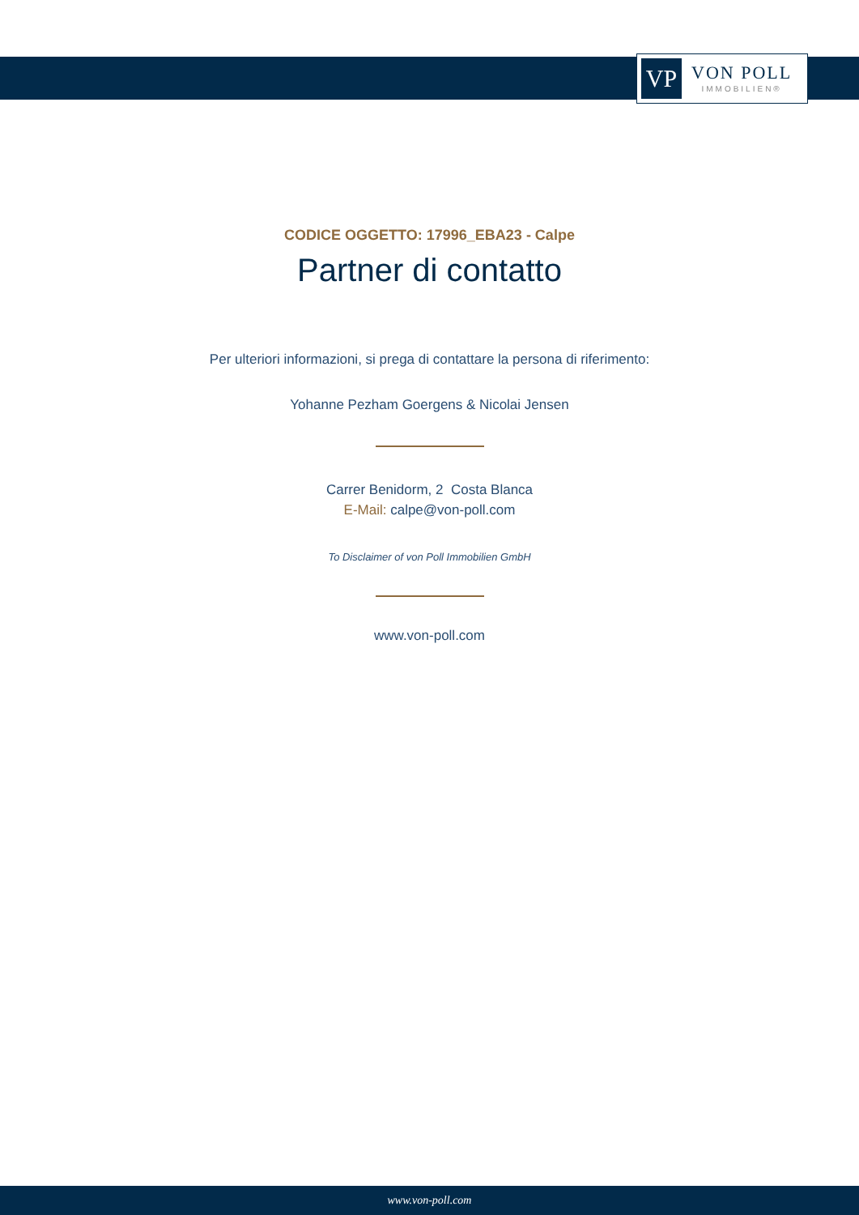VP
VON POLL
IMMOBILIEN®
CODICE OGGETTO: 17996_EBA23 - Calpe
Partner di contatto
Per ulteriori informazioni, si prega di contattare la persona di riferimento:
Yohanne Pezham Goergens & Nicolai Jensen
Carrer Benidorm, 2 Costa Blanca
E-Mail: calpe@von-poll.com
To Disclaimer of von Poll Immobilien GmbH
www.von-poll.com
www.von-poll.com